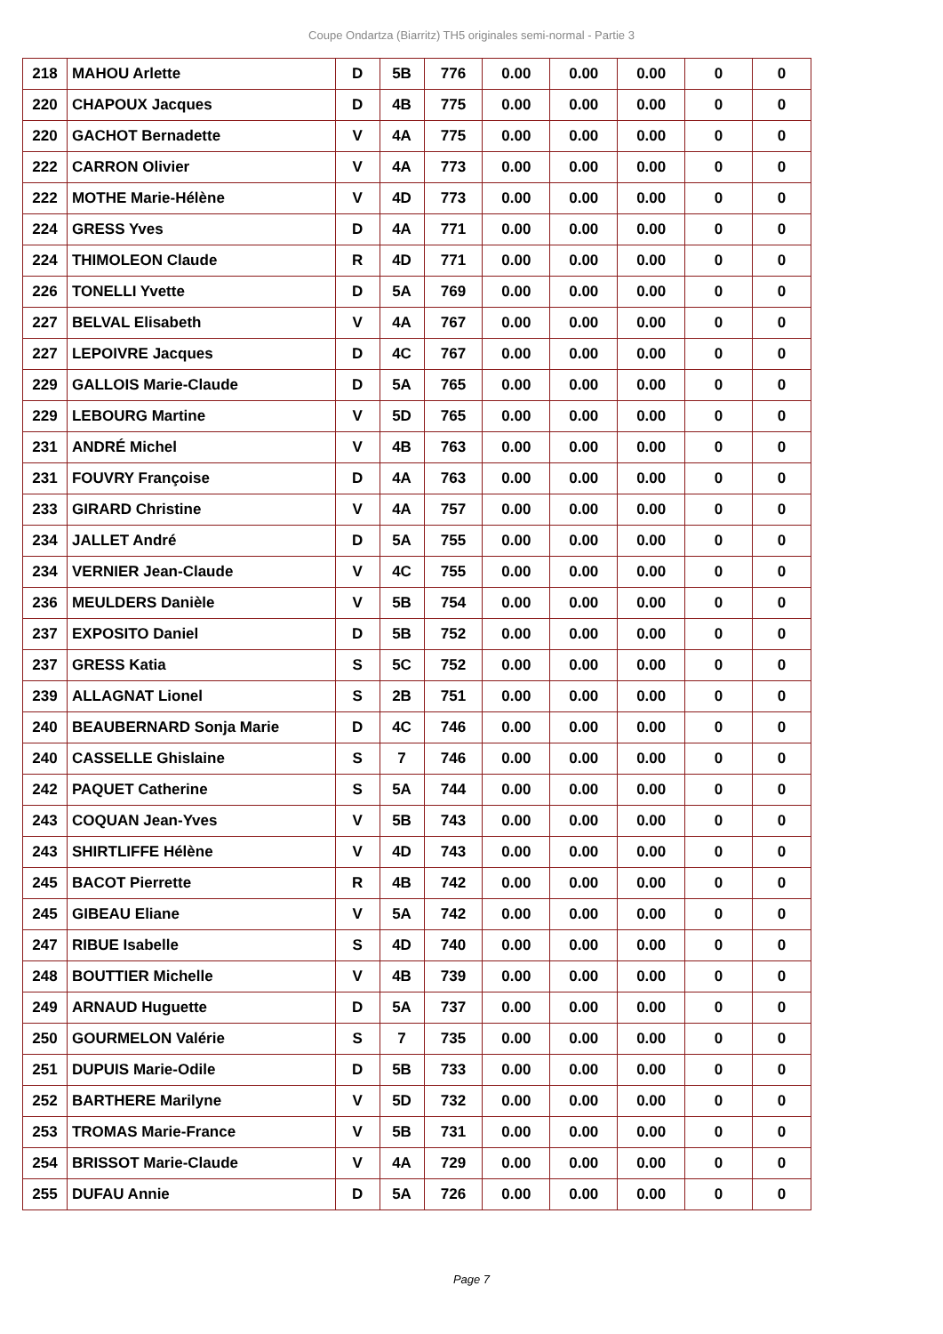Coupe Ondartza (Biarritz) TH5 originales semi-normal - Partie 3
| 218 | MAHOU Arlette | D | 5B | 776 | 0.00 | 0.00 | 0.00 | 0 | 0 |
| 220 | CHAPOUX Jacques | D | 4B | 775 | 0.00 | 0.00 | 0.00 | 0 | 0 |
| 220 | GACHOT Bernadette | V | 4A | 775 | 0.00 | 0.00 | 0.00 | 0 | 0 |
| 222 | CARRON Olivier | V | 4A | 773 | 0.00 | 0.00 | 0.00 | 0 | 0 |
| 222 | MOTHE Marie-Hélène | V | 4D | 773 | 0.00 | 0.00 | 0.00 | 0 | 0 |
| 224 | GRESS Yves | D | 4A | 771 | 0.00 | 0.00 | 0.00 | 0 | 0 |
| 224 | THIMOLEON Claude | R | 4D | 771 | 0.00 | 0.00 | 0.00 | 0 | 0 |
| 226 | TONELLI Yvette | D | 5A | 769 | 0.00 | 0.00 | 0.00 | 0 | 0 |
| 227 | BELVAL Elisabeth | V | 4A | 767 | 0.00 | 0.00 | 0.00 | 0 | 0 |
| 227 | LEPOIVRE Jacques | D | 4C | 767 | 0.00 | 0.00 | 0.00 | 0 | 0 |
| 229 | GALLOIS Marie-Claude | D | 5A | 765 | 0.00 | 0.00 | 0.00 | 0 | 0 |
| 229 | LEBOURG Martine | V | 5D | 765 | 0.00 | 0.00 | 0.00 | 0 | 0 |
| 231 | ANDRÉ Michel | V | 4B | 763 | 0.00 | 0.00 | 0.00 | 0 | 0 |
| 231 | FOUVRY Françoise | D | 4A | 763 | 0.00 | 0.00 | 0.00 | 0 | 0 |
| 233 | GIRARD Christine | V | 4A | 757 | 0.00 | 0.00 | 0.00 | 0 | 0 |
| 234 | JALLET André | D | 5A | 755 | 0.00 | 0.00 | 0.00 | 0 | 0 |
| 234 | VERNIER Jean-Claude | V | 4C | 755 | 0.00 | 0.00 | 0.00 | 0 | 0 |
| 236 | MEULDERS Danièle | V | 5B | 754 | 0.00 | 0.00 | 0.00 | 0 | 0 |
| 237 | EXPOSITO Daniel | D | 5B | 752 | 0.00 | 0.00 | 0.00 | 0 | 0 |
| 237 | GRESS Katia | S | 5C | 752 | 0.00 | 0.00 | 0.00 | 0 | 0 |
| 239 | ALLAGNAT Lionel | S | 2B | 751 | 0.00 | 0.00 | 0.00 | 0 | 0 |
| 240 | BEAUBERNARD Sonja Marie | D | 4C | 746 | 0.00 | 0.00 | 0.00 | 0 | 0 |
| 240 | CASSELLE Ghislaine | S | 7 | 746 | 0.00 | 0.00 | 0.00 | 0 | 0 |
| 242 | PAQUET Catherine | S | 5A | 744 | 0.00 | 0.00 | 0.00 | 0 | 0 |
| 243 | COQUAN Jean-Yves | V | 5B | 743 | 0.00 | 0.00 | 0.00 | 0 | 0 |
| 243 | SHIRTLIFFE Hélène | V | 4D | 743 | 0.00 | 0.00 | 0.00 | 0 | 0 |
| 245 | BACOT Pierrette | R | 4B | 742 | 0.00 | 0.00 | 0.00 | 0 | 0 |
| 245 | GIBEAU Eliane | V | 5A | 742 | 0.00 | 0.00 | 0.00 | 0 | 0 |
| 247 | RIBUE Isabelle | S | 4D | 740 | 0.00 | 0.00 | 0.00 | 0 | 0 |
| 248 | BOUTTIER Michelle | V | 4B | 739 | 0.00 | 0.00 | 0.00 | 0 | 0 |
| 249 | ARNAUD Huguette | D | 5A | 737 | 0.00 | 0.00 | 0.00 | 0 | 0 |
| 250 | GOURMELON Valérie | S | 7 | 735 | 0.00 | 0.00 | 0.00 | 0 | 0 |
| 251 | DUPUIS Marie-Odile | D | 5B | 733 | 0.00 | 0.00 | 0.00 | 0 | 0 |
| 252 | BARTHERE Marilyne | V | 5D | 732 | 0.00 | 0.00 | 0.00 | 0 | 0 |
| 253 | TROMAS Marie-France | V | 5B | 731 | 0.00 | 0.00 | 0.00 | 0 | 0 |
| 254 | BRISSOT Marie-Claude | V | 4A | 729 | 0.00 | 0.00 | 0.00 | 0 | 0 |
| 255 | DUFAU Annie | D | 5A | 726 | 0.00 | 0.00 | 0.00 | 0 | 0 |
Page 7